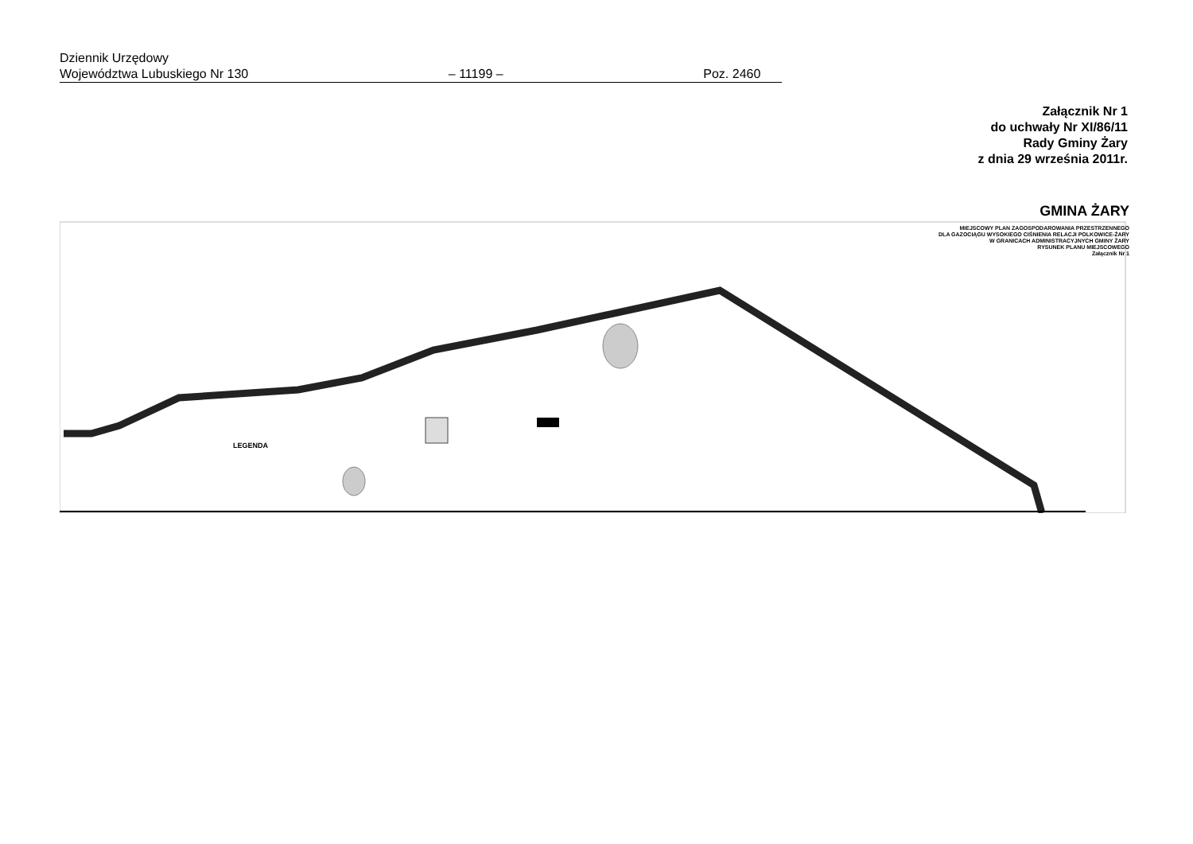Dziennik Urzędowy
Województwa Lubuskiego Nr 130 – 11199 – Poz. 2460
Załącznik Nr 1
do uchwały Nr XI/86/11
Rady Gminy Żary
z dnia 29 września 2011r.
GMINA ŻARY
MIEJSCOWY PLAN ZAGOSPODAROWANIA PRZESTRZENNEGO
DLA GAZOCIĄGU WYSOKIEGO CIŚNIENIA RELACJI POLKOWICE-ŻARY
W GRANICACH ADMINISTRACYJNYCH GMINY ŻARY
RYSUNEK PLANU MIEJSCOWEGO
Załącznik Nr 1
LEGENDA